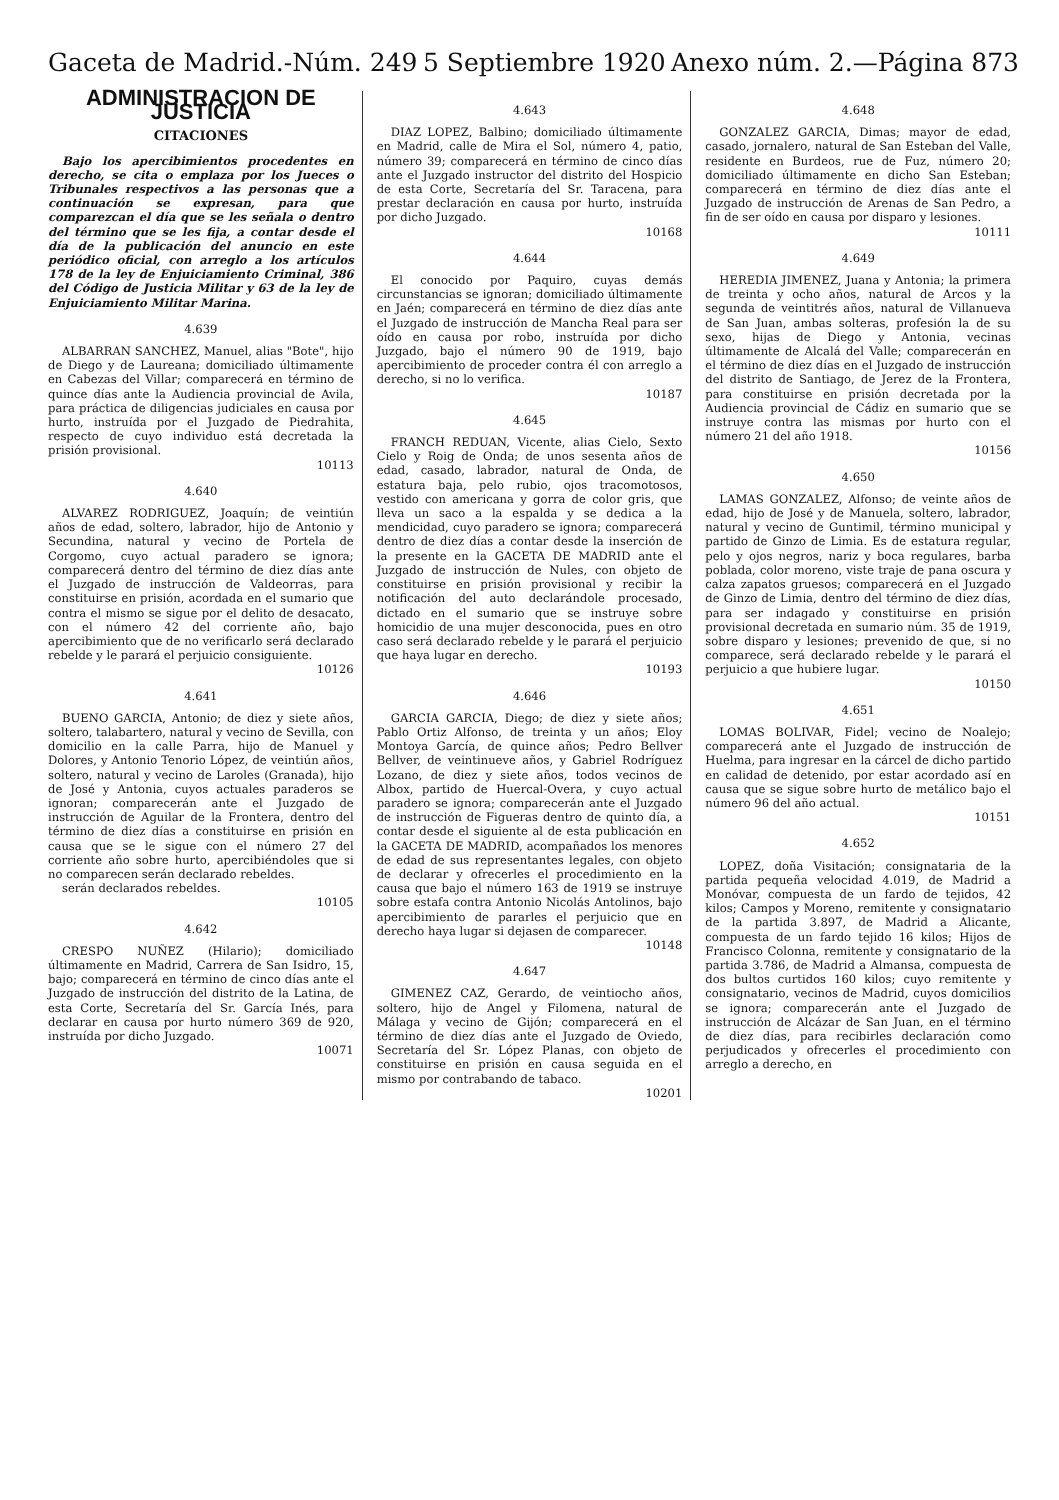Gaceta de Madrid.-Núm. 249 5 Septiembre 1920 Anexo núm. 2.—Página 873
ADMINISTRACION DE JUSTICIA
CITACIONES
Bajo los apercibimientos procedentes en derecho, se cita o emplaza por los Jueces o Tribunales respectivos a las personas que a continuación se expresan, para que comparezcan el día que se les señala o dentro del término que se les fija, a contar desde el día de la publicación del anuncio en este periódico oficial, con arreglo a los artículos 178 de la ley de Enjuiciamiento Criminal, 386 del Código de Justicia Militar y 63 de la ley de Enjuiciamiento Militar Marina.
4.639
ALBARRAN SANCHEZ, Manuel, alias "Bote", hijo de Diego y de Laureana; domiciliado últimamente en Cabezas del Villar; comparecerá en término de quince días ante la Audiencia provincial de Avila, para práctica de diligencias judiciales en causa por hurto, instruída por el Juzgado de Piedrahita, respecto de cuyo individuo está decretada la prisión provisional.
10113
4.640
ALVAREZ RODRIGUEZ, Joaquín; de veintiún años de edad, soltero, labrador, hijo de Antonio y Secundina, natural y vecino de Portela de Corgomo, cuyo actual paradero se ignora; comparecerá dentro del término de diez días ante el Juzgado de instrucción de Valdeorras, para constituirse en prisión, acordada en el sumario que contra el mismo se sigue por el delito de desacato, con el número 42 del corriente año, bajo apercibimiento que de no verificarlo será declarado rebelde y le parará el perjuicio consiguiente.
10126
4.641
BUENO GARCIA, Antonio; de diez y siete años, soltero, talabartero, natural y vecino de Sevilla, con domicilio en la calle Parra, hijo de Manuel y Dolores, y Antonio Tenorio López, de veintiún años, soltero, natural y vecino de Laroles (Granada), hijo de José y Antonia, cuyos actuales paraderos se ignoran; comparecerán ante el Juzgado de instrucción de Aguilar de la Frontera, dentro del término de diez días a constituirse en prisión en causa que se le sigue con el número 27 del corriente año sobre hurto, apercibiéndoles que si no comparecen serán declarado rebeldes.
serán declarados rebeldes.
10105
4.642
CRESPO NUÑEZ (Hilario); domiciliado últimamente en Madrid, Carrera de San Isidro, 15, bajo; comparecerá en término de cinco días ante el Juzgado de instrucción del distrito de la Latina, de esta Corte, Secretaría del Sr. García Inés, para declarar en causa por hurto número 369 de 920, instruída por dicho Juzgado.
10071
4.643
DIAZ LOPEZ, Balbino; domiciliado últimamente en Madrid, calle de Mira el Sol, número 4, patio, número 39; comparecerá en término de cinco días ante el Juzgado instructor del distrito del Hospicio de esta Corte, Secretaría del Sr. Taracena, para prestar declaración en causa por hurto, instruída por dicho Juzgado.
10168
4.644
El conocido por Paquiro, cuyas demás circunstancias se ignoran; domiciliado últimamente en Jaén; comparecerá en término de diez días ante el Juzgado de instrucción de Mancha Real para ser oído en causa por robo, instruída por dicho Juzgado, bajo el número 90 de 1919, bajo apercibimiento de proceder contra él con arreglo a derecho, si no lo verifica.
10187
4.645
FRANCH REDUAN, Vicente, alias Cielo, Sexto Cielo y Roig de Onda; de unos sesenta años de edad, casado, labrador, natural de Onda, de estatura baja, pelo rubio, ojos tracomotosos, vestido con americana y gorra de color gris, que lleva un saco a la espalda y se dedica a la mendicidad, cuyo paradero se ignora; comparecerá dentro de diez días a contar desde la inserción de la presente en la GACETA DE MADRID ante el Juzgado de instrucción de Nules, con objeto de constituirse en prisión provisional y recibir la notificación del auto declarándole procesado, dictado en el sumario que se instruye sobre homicidio de una mujer desconocida, pues en otro caso será declarado rebelde y le parará el perjuicio que haya lugar en derecho.
10193
4.646
GARCIA GARCIA, Diego; de diez y siete años; Pablo Ortiz Alfonso, de treinta y un años; Eloy Montoya García, de quince años; Pedro Bellver Bellver, de veintinueve años, y Gabriel Rodríguez Lozano, de diez y siete años, todos vecinos de Albox, partido de Huercal-Overa, y cuyo actual paradero se ignora; comparecerán ante el Juzgado de instrucción de Figueras dentro de quinto día, a contar desde el siguiente al de esta publicación en la GACETA DE MADRID, acompañados los menores de edad de sus representantes legales, con objeto de declarar y ofrecerles el procedimiento en la causa que bajo el número 163 de 1919 se instruye sobre estafa contra Antonio Nicolás Antolinos, bajo apercibimiento de pararles el perjuicio que en derecho haya lugar si dejasen de comparecer.
10148
4.647
GIMENEZ CAZ, Gerardo, de veintiocho años, soltero, hijo de Angel y Filomena, natural de Málaga y vecino de Gijón; comparecerá en el término de diez días ante el Juzgado de Oviedo, Secretaría del Sr. López Planas, con objeto de constituirse en prisión en causa seguida en el mismo por contrabando de tabaco.
10201
4.648
GONZALEZ GARCIA, Dimas; mayor de edad, casado, jornalero, natural de San Esteban del Valle, residente en Burdeos, rue de Fuz, número 20; domiciliado últimamente en dicho San Esteban; comparecerá en término de diez días ante el Juzgado de instrucción de Arenas de San Pedro, a fin de ser oído en causa por disparo y lesiones.
10111
4.649
HEREDIA JIMENEZ, Juana y Antonia; la primera de treinta y ocho años, natural de Arcos y la segunda de veintitrés años, natural de Villanueva de San Juan, ambas solteras, profesión la de su sexo, hijas de Diego y Antonia, vecinas últimamente de Alcalá del Valle; comparecerán en el término de diez días en el Juzgado de instrucción del distrito de Santiago, de Jerez de la Frontera, para constituirse en prisión decretada por la Audiencia provincial de Cádiz en sumario que se instruye contra las mismas por hurto con el número 21 del año 1918.
10156
4.650
LAMAS GONZALEZ, Alfonso; de veinte años de edad, hijo de José y de Manuela, soltero, labrador, natural y vecino de Guntimil, término municipal y partido de Ginzo de Limia. Es de estatura regular, pelo y ojos negros, nariz y boca regulares, barba poblada, color moreno, viste traje de pana oscura y calza zapatos gruesos; comparecerá en el Juzgado de Ginzo de Limia, dentro del término de diez días, para ser indagado y constituirse en prisión provisional decretada en sumario núm. 35 de 1919, sobre disparo y lesiones; prevenido de que, si no comparece, será declarado rebelde y le parará el perjuicio a que hubiere lugar.
10150
4.651
LOMAS BOLIVAR, Fidel; vecino de Noalejo; comparecerá ante el Juzgado de instrucción de Huelma, para ingresar en la cárcel de dicho partido en calidad de detenido, por estar acordado así en causa que se sigue sobre hurto de metálico bajo el número 96 del año actual.
10151
4.652
LOPEZ, doña Visitación; consignataria de la partida pequeña velocidad 4.019, de Madrid a Monóvar, compuesta de un fardo de tejidos, 42 kilos; Campos y Moreno, remitente y consignatario de la partida 3.897, de Madrid a Alicante, compuesta de un fardo tejido 16 kilos; Hijos de Francisco Colonna, remitente y consignatario de la partida 3.786, de Madrid a Almansa, compuesta de dos bultos curtidos 160 kilos; cuyo remitente y consignatario, vecinos de Madrid, cuyos domicilios se ignora; comparecerán ante el Juzgado de instrucción de Alcázar de San Juan, en el término de diez días, para recibirles declaración como perjudicados y ofrecerles el procedimiento con arreglo a derecho, en